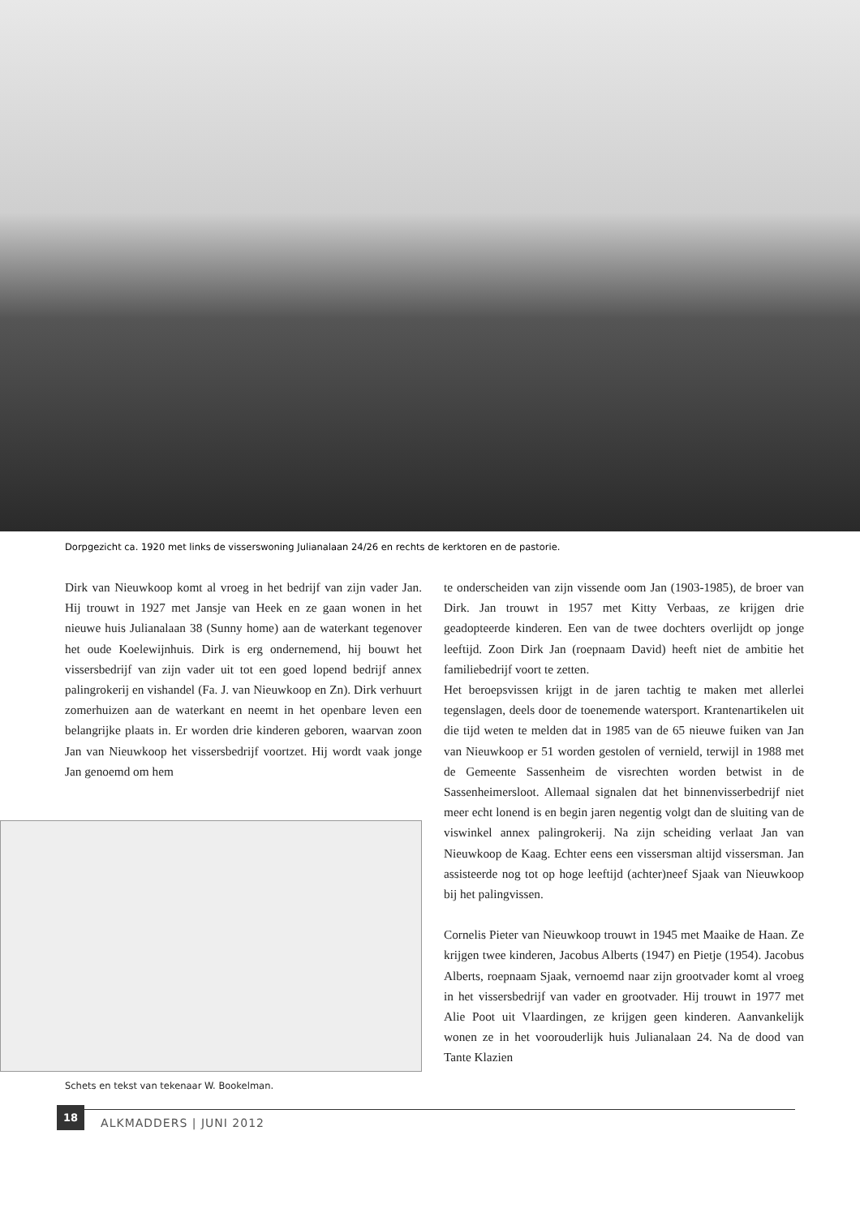Dorpgezicht ca. 1920 met links de visserswoning Julianalaan 24/26 en rechts de kerktoren en de pastorie.
Dirk van Nieuwkoop komt al vroeg in het bedrijf van zijn vader Jan. Hij trouwt in 1927 met Jansje van Heek en ze gaan wonen in het nieuwe huis Julianalaan 38 (Sunny home) aan de waterkant tegenover het oude Koelewijnhuis. Dirk is erg ondernemend, hij bouwt het vissersbedrijf van zijn vader uit tot een goed lopend bedrijf annex palingrokerij en vishandel (Fa. J. van Nieuwkoop en Zn). Dirk verhuurt zomerhuizen aan de waterkant en neemt in het openbare leven een belangrijke plaats in. Er worden drie kinderen geboren, waarvan zoon Jan van Nieuwkoop het vissersbedrijf voortzet. Hij wordt vaak jonge Jan genoemd om hem
Schets en tekst van tekenaar W. Bookelman.
te onderscheiden van zijn vissende oom Jan (1903-1985), de broer van Dirk. Jan trouwt in 1957 met Kitty Verbaas, ze krijgen drie geadopteerde kinderen. Een van de twee dochters overlijdt op jonge leeftijd. Zoon Dirk Jan (roepnaam David) heeft niet de ambitie het familiebedrijf voort te zetten.
Het beroepsvissen krijgt in de jaren tachtig te maken met allerlei tegenslagen, deels door de toenemende watersport. Krantenartikelen uit die tijd weten te melden dat in 1985 van de 65 nieuwe fuiken van Jan van Nieuwkoop er 51 worden gestolen of vernield, terwijl in 1988 met de Gemeente Sassenheim de visrechten worden betwist in de Sassenheimersloot. Allemaal signalen dat het binnenvisserbedrijf niet meer echt lonend is en begin jaren negentig volgt dan de sluiting van de viswinkel annex palingrokerij. Na zijn scheiding verlaat Jan van Nieuwkoop de Kaag. Echter eens een vissersman altijd vissersman. Jan assisteerde nog tot op hoge leeftijd (achter)neef Sjaak van Nieuwkoop bij het palingvissen.
Cornelis Pieter van Nieuwkoop trouwt in 1945 met Maaike de Haan. Ze krijgen twee kinderen, Jacobus Alberts (1947) en Pietje (1954). Jacobus Alberts, roepnaam Sjaak, vernoemd naar zijn grootvader komt al vroeg in het vissersbedrijf van vader en grootvader. Hij trouwt in 1977 met Alie Poot uit Vlaardingen, ze krijgen geen kinderen. Aanvankelijk wonen ze in het voorouderlijk huis Julianalaan 24. Na de dood van Tante Klazien
18 ALKMADDERS | JUNI 2012